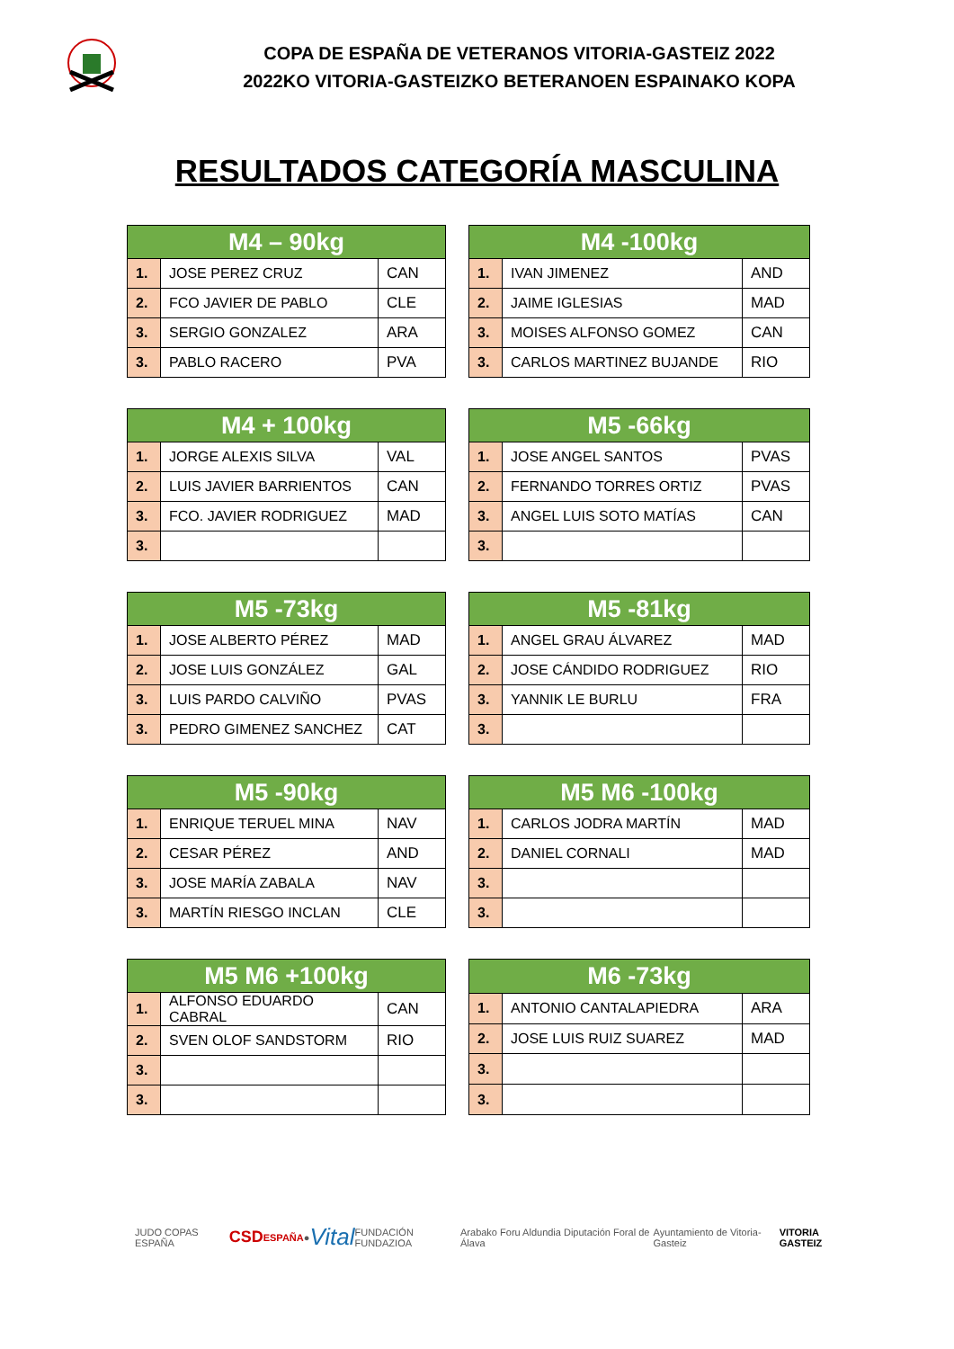COPA DE ESPAÑA DE VETERANOS VITORIA-GASTEIZ 2022
2022KO VITORIA-GASTEIZKO BETERANOEN ESPAINAKO KOPA
RESULTADOS CATEGORÍA MASCULINA
| M4 – 90kg | | |
| --- | --- | --- |
| 1. | JOSE PEREZ CRUZ | CAN |
| 2. | FCO JAVIER DE PABLO | CLE |
| 3. | SERGIO GONZALEZ | ARA |
| 3. | PABLO RACERO | PVA |
| M4 -100kg | | |
| --- | --- | --- |
| 1. | IVAN JIMENEZ | AND |
| 2. | JAIME IGLESIAS | MAD |
| 3. | MOISES ALFONSO GOMEZ | CAN |
| 3. | CARLOS MARTINEZ BUJANDE | RIO |
| M4 + 100kg | | |
| --- | --- | --- |
| 1. | JORGE ALEXIS SILVA | VAL |
| 2. | LUIS JAVIER BARRIENTOS | CAN |
| 3. | FCO. JAVIER RODRIGUEZ | MAD |
| 3. | | |
| M5 -66kg | | |
| --- | --- | --- |
| 1. | JOSE ANGEL SANTOS | PVAS |
| 2. | FERNANDO TORRES ORTIZ | PVAS |
| 3. | ANGEL LUIS SOTO MATÍAS | CAN |
| 3. | | |
| M5 -73kg | | |
| --- | --- | --- |
| 1. | JOSE ALBERTO PÉREZ | MAD |
| 2. | JOSE LUIS GONZÁLEZ | GAL |
| 3. | LUIS PARDO CALVIÑO | PVAS |
| 3. | PEDRO GIMENEZ SANCHEZ | CAT |
| M5 -81kg | | |
| --- | --- | --- |
| 1. | ANGEL GRAU ÁLVAREZ | MAD |
| 2. | JOSE CÁNDIDO RODRIGUEZ | RIO |
| 3. | YANNIK LE BURLU | FRA |
| 3. | | |
| M5 -90kg | | |
| --- | --- | --- |
| 1. | ENRIQUE TERUEL MINA | NAV |
| 2. | CESAR PÉREZ | AND |
| 3. | JOSE MARÍA ZABALA | NAV |
| 3. | MARTÍN RIESGO INCLAN | CLE |
| M5 M6 -100kg | | |
| --- | --- | --- |
| 1. | CARLOS JODRA MARTÍN | MAD |
| 2. | DANIEL CORNALI | MAD |
| 3. | | |
| 3. | | |
| M5 M6 +100kg | | |
| --- | --- | --- |
| 1. | ALFONSO EDUARDO CABRAL | CAN |
| 2. | SVEN OLOF SANDSTORM | RIO |
| 3. | | |
| 3. | | |
| M6 -73kg | | |
| --- | --- | --- |
| 1. | ANTONIO CANTALAPIEDRA | ARA |
| 2. | JOSE LUIS RUIZ SUAREZ | MAD |
| 3. | | |
| 3. | | |
JUDO COPAS ESPAÑA CSD ESPAÑA ● Vital FUNDACIÓN FUNDAZIOA Arabako Foru Aldundia Diputación Foral de Álava Ayuntamiento de Vitoria-Gasteiz VITORIA GASTEIZ